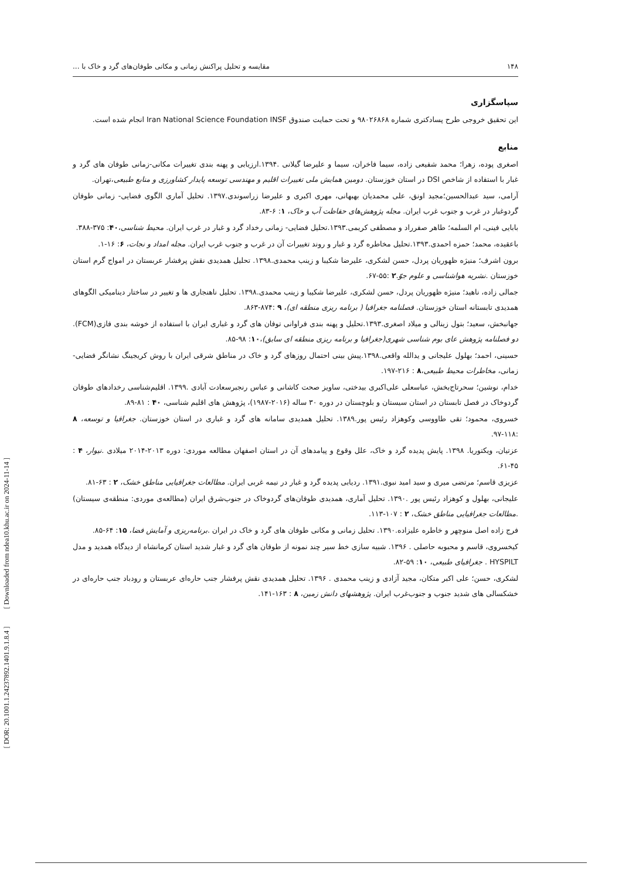[ DOR: 20.1001.1.24237892.1401.9.1.8.4 ] [ Downloaded from ndea10.khu.ac.ir on 2024-11-14 ]
۱۴۸ مقایسه و تحلیل پراکنش زمانی و مکانی طوفان‌های گرد و خاک با ...
سپاسگزاری
این تحقیق خروجی طرح پسادکتری شماره ۹۸۰۲۶۸۶۸ و تحت حمایت صندوق Iran National Science Foundation INSF انجام شده است.
منابع
اصغری پوده، زهرا؛ محمد شفیعی زاده، سیما فاخران، سیما و علیرضا گیلانی .۱۳۹۴.ارزیابی و پهنه بندی تغییرات مکانی-زمانی طوفان های گرد و غبار با استفاده از شاخص DSI در استان خوزستان. دومین همایش ملی تغییرات اقلیم و مهندسی توسعه پایدار کشاورزی و منابع طبیعی،تهران.
آرامی، سید عبدالحسین؛مجید اونق، علی محمدیان بهبهانی، مهری اکبری و علیرضا زراسوندی.۱۳۹۷. تحلیل آماری الگوی فضایی- زمانی طوفان گردوغبار در غرب و جنوب غرب ایران. مجله پژوهش‌های حفاظت آب و خاک، ۱: ۶-۸۳.
بابایی فینی، ام السلمه؛ طاهر صفرراد و مصطفی کریمی.۱۳۹۳.تحلیل فضایی- زمانی رخداد گرد و غبار در غرب ایران. محیط شناسی،۴۰: ۳۷۵-۳۸۸.
باعقیده، محمد؛ حمزه احمدی.۱۳۹۳.تحلیل مخاطره گرد و غبار و روند تغییرات آن در غرب و جنوب غرب ایران. مجله امداد و نجات، ۶: ۱۶-۱.
برون اشرف؛ منیژه ظهوریان پردل، حسن لشکری، علیرضا شکیبا و زینب محمدی.۱۳۹۸. تحلیل همدیدی نقش پرفشار عربستان در امواج گرم استان خوزستان .نشریه هواشناسی و علوم جوّ.۲ :۵۵-۶۷.
جمالی زاده، ناهید؛ منیژه ظهوریان پردل، حسن لشکری، علیرضا شکیبا و زینب محمدی.۱۳۹۸. تحلیل ناهنجاری ها و تغییر در ساختار دینامیکی الگوهای همدیدی تابستانه استان خوزستان. فصلنامه جغرافیا ( برنامه ریزی منطقه ای)، ۹ :۸۷۴-۸۶۳.
جهانبخش، سعید؛ بتول زینالی و میلاد اصغری.۱۳۹۳.تحلیل و پهنه بندی فراوانی توفان های گرد و غباری ایران با استفاده از خوشه بندی فازی(FCM). دو فصلنامه پژوهش عای بوم شناسی شهری(جغرافیا و برنامه ریزی منطقه ای سابق)،۱۰: ۹۸-۸۵.
حسینی، احمد؛ بهلول علیجانی و یدالله واقعی.۱۳۹۸.پیش بینی احتمال روزهای گرد و خاک در مناطق شرقی ایران با روش کریجینگ نشانگر فضایی- زمانی، مخاطرات محیط طبیعی،۸ : ۲۱۶-۱۹۷.
خدام، نوشین؛ سحرتاج‌بخش، عباسعلی علی‌اکبری بیدختی، ساویز صحت کاشانی و عباس رنجبرسعادت آبادی .۱۳۹۹. اقلیم‌شناسی رخدادهای طوفان گردوخاک در فصل تابستان در استان سیستان و بلوچستان در دوره ۳۰ ساله (۲۰۱۶-۱۹۸۷)، پژوهش های اقلیم شناسی، ۴۰ : ۸۱-۸۹.
خسروی، محمود؛ تقی طاووسی وکوهزاد رئیس پور.۱۳۸۹. تحلیل همدیدی سامانه های گرد و غباری در استان خوزستان. جغرافیا و توسعه، ۸ :۱۱۸-۹۷.
عزتیان، ویکتوریا. ۱۳۹۸. پایش پدیده گرد و خاک، علل وقوع و پیامدهای آن در استان اصفهان مطالعه موردی: دوره ۲۰۱۳-۲۰۱۴ میلادی .نیوار، ۴ : ۴۵-۶۱.
عزیزی قاسم؛ مرتضی میری و سید امید نبوی.۱۳۹۱. ردیابی پدیده گرد و غبار در نیمه غربی ایران. مطالعات جغرافیایی مناطق خشک، ۲ : ۶۳-۸۱.
علیجانی، بهلول و کوهزاد رئیس پور .۱۳۹۰. تحلیل آماری، همدیدی طوفان‌های گردوخاک در جنوب‌شرق ایران (مطالعه‌ی موردی: منطقه‌ی سیستان) .مطالعات جغرافیایی مناطق خشک، ۲ : ۱۰۷-۱۱۳.
فرج زاده اصل منوچهر و خاطره علیزاده.۱۳۹۰. تحلیل زمانی و مکانی طوفان های گرد و خاک در ایران .برنامه‌ریزی و آمایش فضا، ۱۵: ۶۴-۸۵.
کیخسروی، قاسم و محبوبه حاصلی . ۱۳۹۶. شبیه سازی خط سیر چند نمونه از طوفان های گرد و غبار شدید استان کرمانشاه از دیدگاه همدید و مدل HYSPILT . جغرافیای طبیعی، ۱۰: ۵۹-۸۲.
لشکری، حسن؛ علی اکبر متکان، مجید آزادی و زینب محمدی . ۱۳۹۶. تحلیل همدیدی نقش پرفشار جنب حاره‌ای عربستان و رودباد جنب حاره‌ای در خشکسالی های شدید جنوب و جنوب‌غرب ایران. پژوهشهای دانش زمین، ۸ : ۱۶۳-۱۴۱.